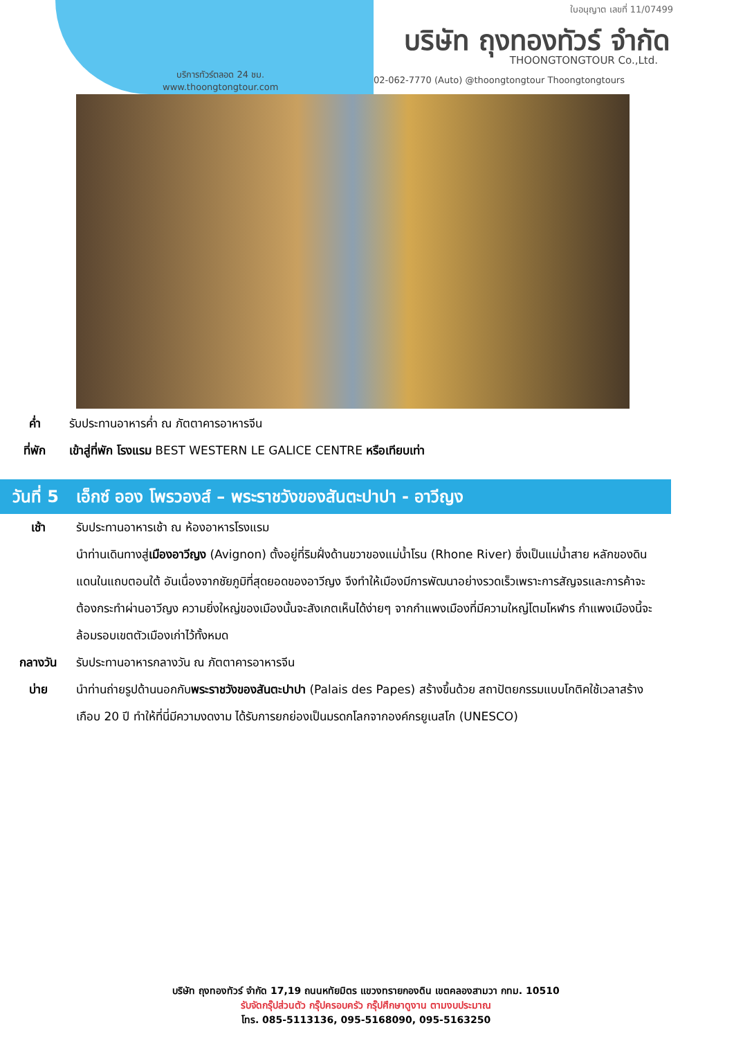ใบอนุญาต เลขที่ 11/07499
บริษัท ถุงทองทัวร์ จำกัด
THOONGTONGTOUR Co.,Ltd.
บริการทัวร์ตลอด 24 ชม.
www.thoongtongtour.com
02-062-7770 (Auto) @thoongtongtour Thoongtongtours
ค่ำ รับประทานอาหารค่ำ ณ ภัตตาคารอาหารจีน
ที่พัก เข้าสู่ที่พัก โรงแรม BEST WESTERN LE GALICE CENTRE หรือเทียบเท่า
วันที่ 5 เอ็กซ์ ออง โพรวองส์ – พระราชวังของสันตะปาปา - อาวีญง
เช้า รับประทานอาหารเช้า ณ ห้องอาหารโรงแรม
นำท่านเดินทางสู่เมืองอาวีญง (Avignon) ตั้งอยู่ที่ริมฝั่งด้านขวาของแม่น้ำโรน (Rhone River) ซึ่งเป็นแม่น้ำสาย หลักของดินแดนในแถบตอนใต้ อันเนื่องจากชัยภูมิที่สุดยอดของอาวีญง จึงทำให้เมืองมีการพัฒนาอย่างรวดเร็วเพราะการสัญจรและการค้าจะต้องกระทำผ่านอาวีญง ความยิ่งใหญ่ของเมืองนั้นจะสังเกตเห็นได้ง่ายๆ จากกำแพงเมืองที่มีความใหญ่โตมโหฬาร กำแพงเมืองนี้จะล้อมรอบเขตตัวเมืองเก่าไว้ทั้งหมด
กลางวัน รับประทานอาหารกลางวัน ณ ภัตตาคารอาหารจีน
บ่าย นำท่านถ่ายรูปด้านนอกกับพระราชวังของสันตะปาปา (Palais des Papes) สร้างขึ้นด้วย สถาปัตยกรรมแบบโกติคใช้เวลาสร้างเกือบ 20 ปี ทำให้ที่นี่มีความงดงาม ได้รับการยกย่องเป็นมรดกโลกจากองค์กรยูเนสโก (UNESCO)
บริษัท ถุงทองทัวร์ จำกัด 17,19 ถนนหทัยมิตร แขวงทรายกองดิน เขตคลองสามวา กทม. 10510
รับจัดกรุ๊ปส่วนตัว กรุ๊ปครอบครัว กรุ๊ปศึกษาดูงาน ตามงบประมาณ
โทร. 085-5113136, 095-5168090, 095-5163250